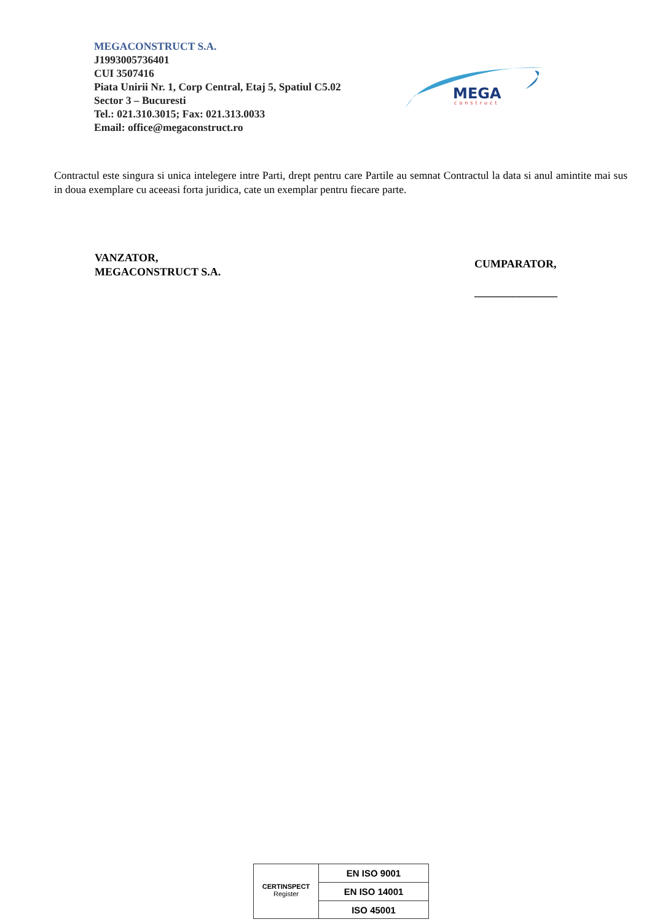MEGACONSTRUCT S.A.
J1993005736401
CUI 3507416
Piata Unirii Nr. 1, Corp Central, Etaj 5, Spatiul C5.02
Sector 3 – Bucuresti
Tel.: 021.310.3015; Fax: 021.313.0033
Email: office@megaconstruct.ro
MEGA
construct
Contractul este singura si unica intelegere intre Parti, drept pentru care Partile au semnat Contractul la data si anul amintite mai sus in doua exemplare cu aceeasi forta juridica, cate un exemplar pentru fiecare parte.
VANZATOR,
MEGACONSTRUCT S.A.
CUMPARATOR,
_______________
CERTINSPECT
Register
EN ISO 9001
EN ISO 14001
ISO 45001